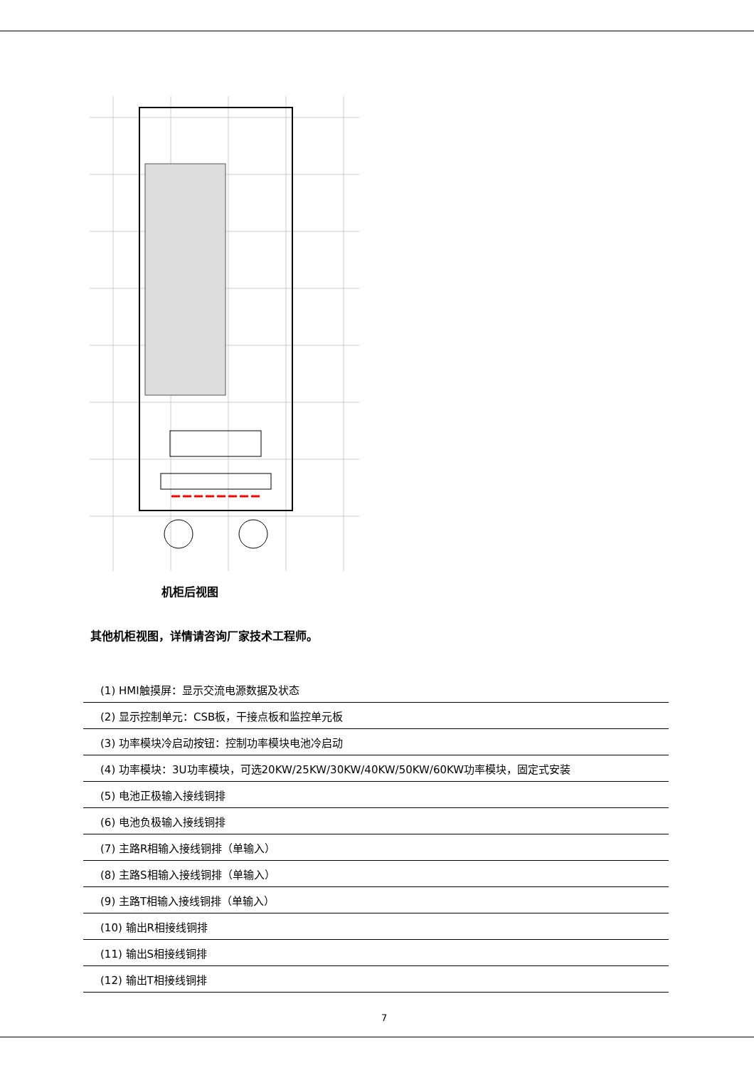机柜后视图
其他机柜视图，详情请咨询厂家技术工程师。
| (1) HMI触摸屏：显示交流电源数据及状态 |
| (2) 显示控制单元：CSB板，干接点板和监控单元板 |
| (3) 功率模块冷启动按钮：控制功率模块电池冷启动 |
| (4) 功率模块：3U功率模块，可选20KW/25KW/30KW/40KW/50KW/60KW功率模块，固定式安装 |
| (5) 电池正极输入接线铜排 |
| (6) 电池负极输入接线铜排 |
| (7) 主路R相输入接线铜排（单输入） |
| (8) 主路S相输入接线铜排（单输入） |
| (9) 主路T相输入接线铜排（单输入） |
| (10) 输出R相接线铜排 |
| (11) 输出S相接线铜排 |
| (12) 输出T相接线铜排 |
7